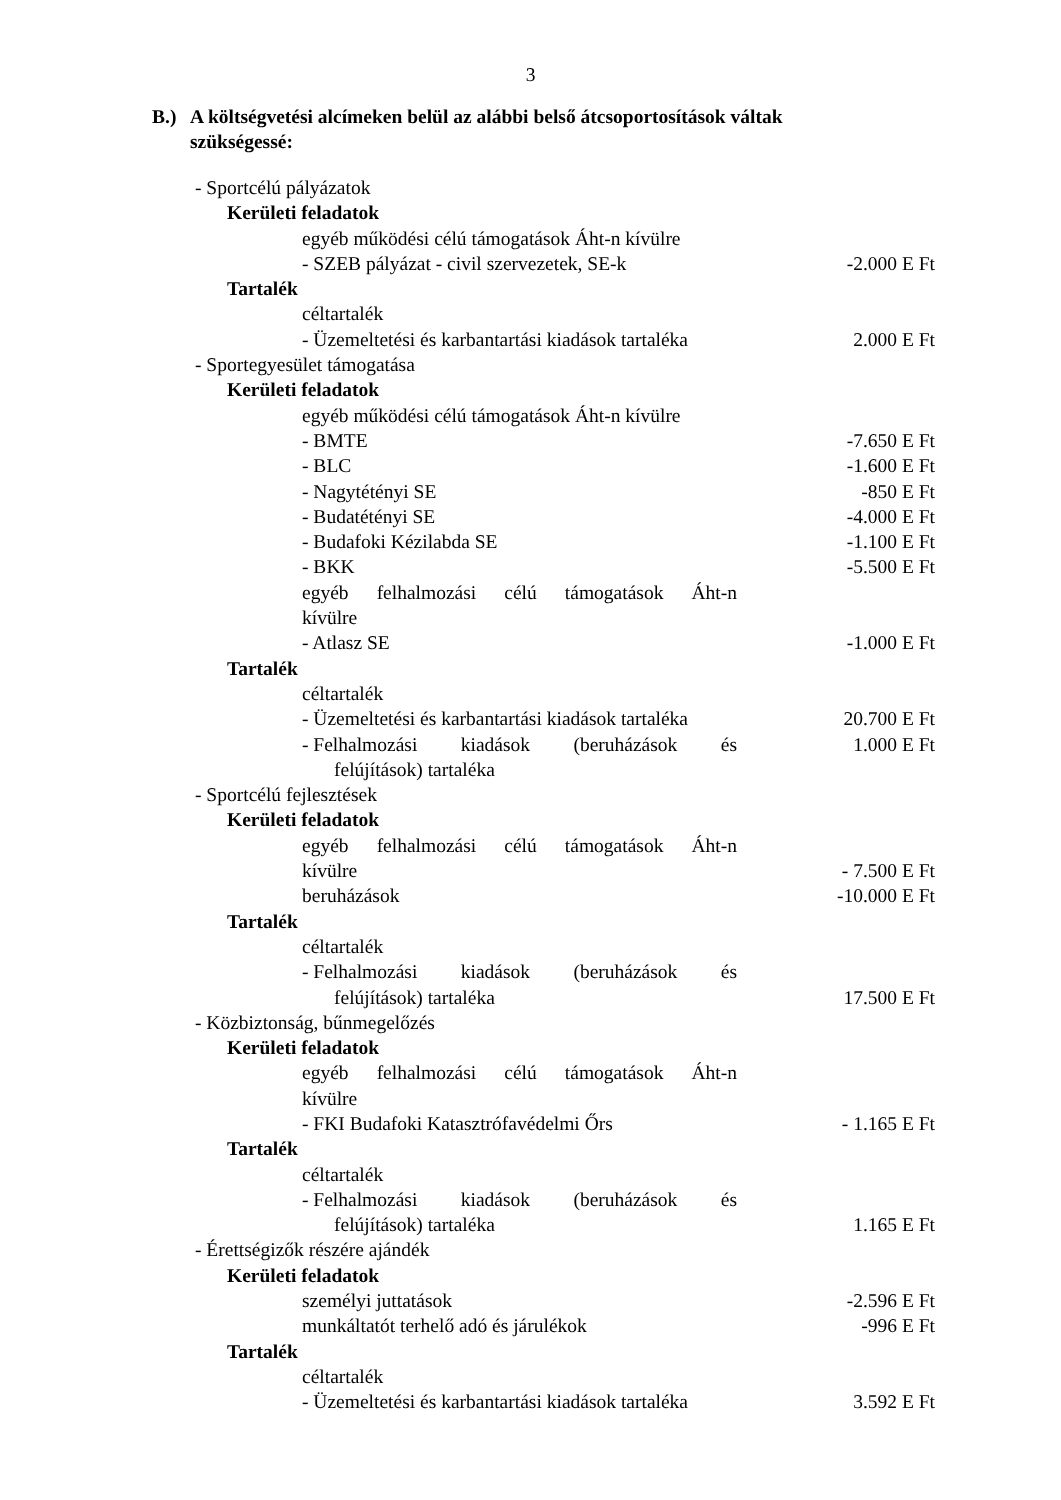3
B.) A költségvetési alcímeken belül az alábbi belső átcsoportosítások váltak
szükségessé:
- Sportcélú pályázatok
Kerületi feladatok
egyéb működési célú támogatások Áht-n kívülre
- SZEB pályázat - civil szervezetek, SE-k -2.000 E Ft
Tartalék
céltartalék
- Üzemeltetési és karbantartási kiadások tartaléka 2.000 E Ft
- Sportegyesület támogatása
Kerületi feladatok
egyéb működési célú támogatások Áht-n kívülre
- BMTE -7.650 E Ft
- BLC -1.600 E Ft
- Nagytétényi SE -850 E Ft
- Budatétényi SE -4.000 E Ft
- Budafoki Kézilabda SE -1.100 E Ft
- BKK -5.500 E Ft
egyéb felhalmozási célú támogatások Áht-n
kívülre
- Atlasz SE -1.000 E Ft
Tartalék
céltartalék
- Üzemeltetési és karbantartási kiadások tartaléka 20.700 E Ft
- Felhalmozási kiadások (beruházások és 1.000 E Ft
felújítások) tartaléka
- Sportcélú fejlesztések
Kerületi feladatok
egyéb felhalmozási célú támogatások Áht-n
kívülre - 7.500 E Ft
beruházások -10.000 E Ft
Tartalék
céltartalék
- Felhalmozási kiadások (beruházások és
felújítások) tartaléka 17.500 E Ft
- Közbiztonság, bűnmegelőzés
Kerületi feladatok
egyéb felhalmozási célú támogatások Áht-n
kívülre
- FKI Budafoki Katasztrófavédelmi Őrs - 1.165 E Ft
Tartalék
céltartalék
- Felhalmozási kiadások (beruházások és
felújítások) tartaléka 1.165 E Ft
- Érettségizők részére ajándék
Kerületi feladatok
személyi juttatások -2.596 E Ft
munkáltatót terhelő adó és járulékok -996 E Ft
Tartalék
céltartalék
- Üzemeltetési és karbantartási kiadások tartaléka 3.592 E Ft